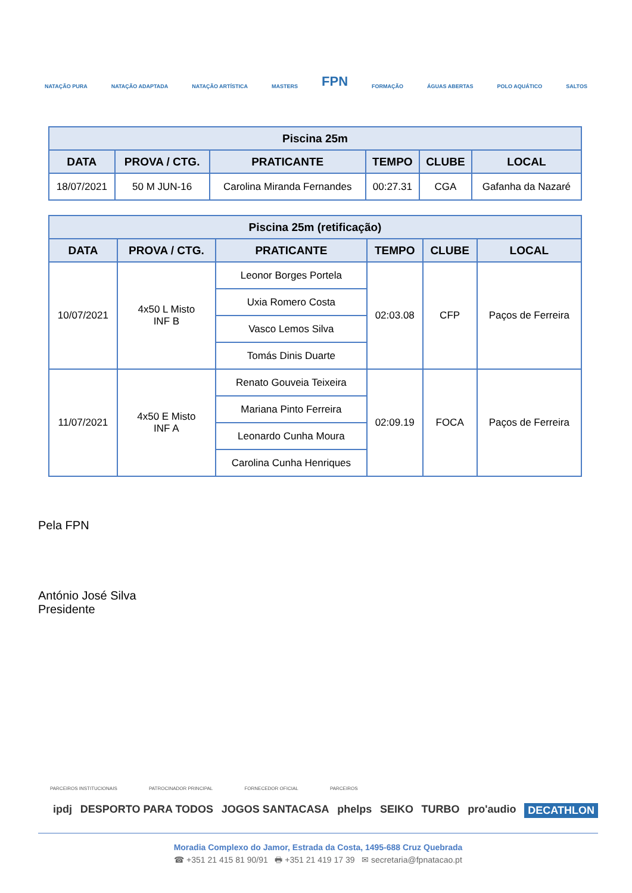NATAÇÃO PURA NATAÇÃO ADAPTADA NATAÇÃO ARTÍSTICA MASTERS FPN FORMAÇÃO ÁGUAS ABERTAS POLO AQUÁTICO SALTOS
| Piscina 25m | | | | | |
| --- | --- | --- | --- | --- | --- |
| DATA | PROVA / CTG. | PRATICANTE | TEMPO | CLUBE | LOCAL |
| 18/07/2021 | 50 M JUN-16 | Carolina Miranda Fernandes | 00:27.31 | CGA | Gafanha da Nazaré |
| Piscina 25m (retificação) | | | | | |
| --- | --- | --- | --- | --- | --- |
| DATA | PROVA / CTG. | PRATICANTE | TEMPO | CLUBE | LOCAL |
| 10/07/2021 | 4x50 L Misto INF B | Leonor Borges Portela | 02:03.08 | CFP | Paços de Ferreira |
| | | Uxia Romero Costa | | | |
| | | Vasco Lemos Silva | | | |
| | | Tomás Dinis Duarte | | | |
| 11/07/2021 | 4x50 E Misto INF A | Renato Gouveia Teixeira | 02:09.19 | FOCA | Paços de Ferreira |
| | | Mariana Pinto Ferreira | | | |
| | | Leonardo Cunha Moura | | | |
| | | Carolina Cunha Henriques | | | |
Pela FPN
António José Silva
Presidente
PARCEIROS INSTITUCIONAIS PATROCINADOR PRINCIPAL FORNECEDOR OFICIAL PARCEIROS
ipdj DESPORTO PARA TODOS JOGOS SANTACASA phelps SEIKO TURBO pro'audio DECATHLON
Moradia Complexo do Jamor, Estrada da Costa, 1495-688 Cruz Quebrada
☎ +351 21 415 81 90/91 🖶 +351 21 419 17 39 ✉ secretaria@fpnatacao.pt